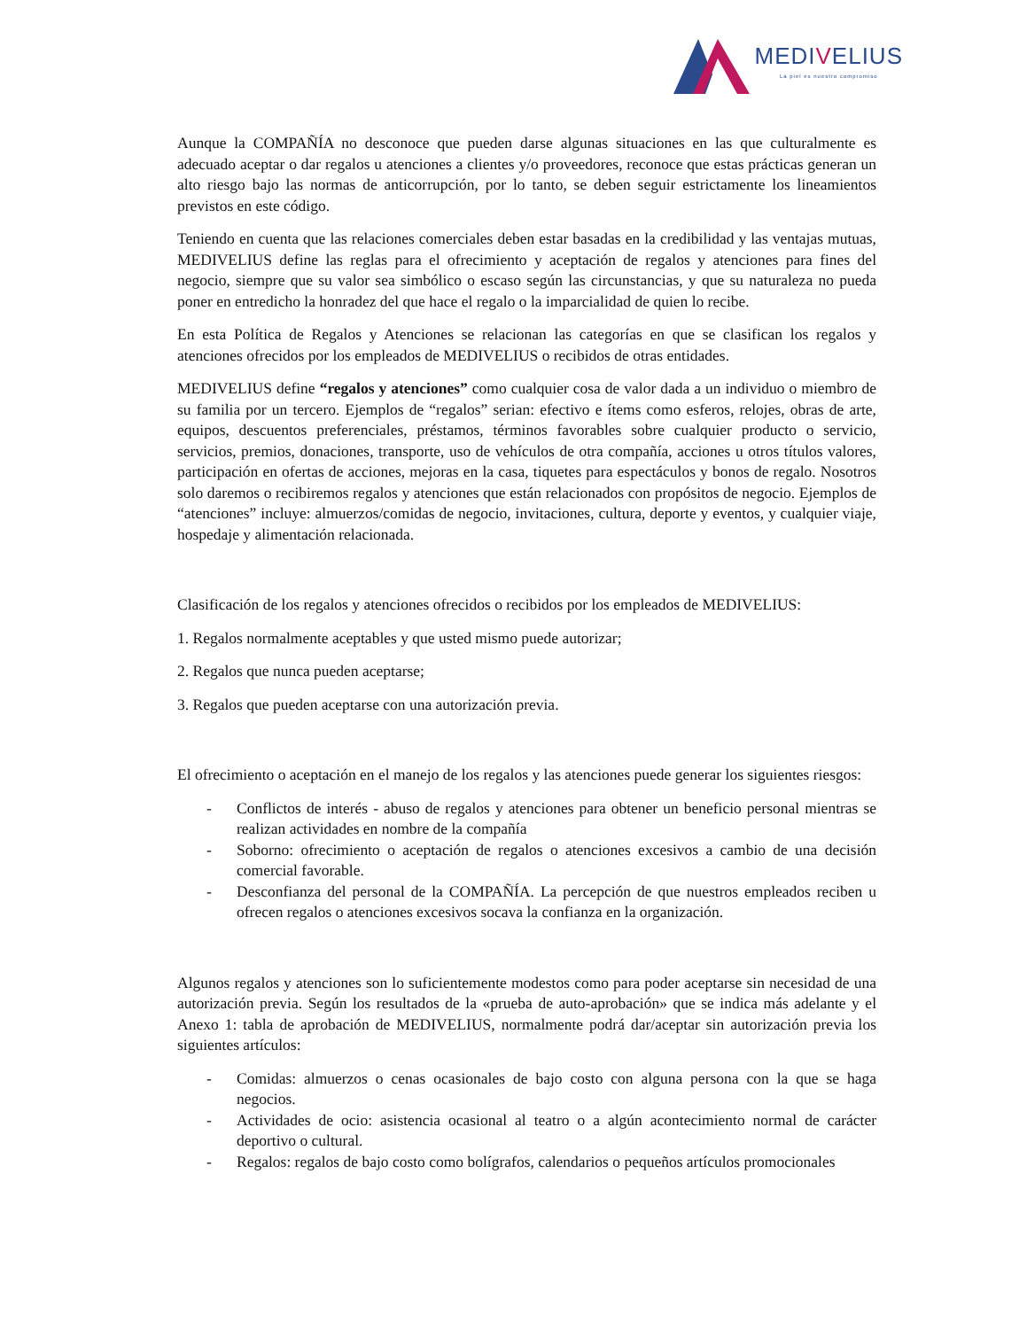MEDIVELIUS
La piel es nuestro compromiso
Aunque la COMPAÑÍA no desconoce que pueden darse algunas situaciones en las que culturalmente es adecuado aceptar o dar regalos u atenciones a clientes y/o proveedores, reconoce que estas prácticas generan un alto riesgo bajo las normas de anticorrupción, por lo tanto, se deben seguir estrictamente los lineamientos previstos en este código.
Teniendo en cuenta que las relaciones comerciales deben estar basadas en la credibilidad y las ventajas mutuas, MEDIVELIUS define las reglas para el ofrecimiento y aceptación de regalos y atenciones para fines del negocio, siempre que su valor sea simbólico o escaso según las circunstancias, y que su naturaleza no pueda poner en entredicho la honradez del que hace el regalo o la imparcialidad de quien lo recibe.
En esta Política de Regalos y Atenciones se relacionan las categorías en que se clasifican los regalos y atenciones ofrecidos por los empleados de MEDIVELIUS o recibidos de otras entidades.
MEDIVELIUS define “regalos y atenciones” como cualquier cosa de valor dada a un individuo o miembro de su familia por un tercero. Ejemplos de “regalos” serian: efectivo e ítems como esferos, relojes, obras de arte, equipos, descuentos preferenciales, préstamos, términos favorables sobre cualquier producto o servicio, servicios, premios, donaciones, transporte, uso de vehículos de otra compañía, acciones u otros títulos valores, participación en ofertas de acciones, mejoras en la casa, tiquetes para espectáculos y bonos de regalo. Nosotros solo daremos o recibiremos regalos y atenciones que están relacionados con propósitos de negocio. Ejemplos de “atenciones” incluye: almuerzos/comidas de negocio, invitaciones, cultura, deporte y eventos, y cualquier viaje, hospedaje y alimentación relacionada.
Clasificación de los regalos y atenciones ofrecidos o recibidos por los empleados de MEDIVELIUS:
1. Regalos normalmente aceptables y que usted mismo puede autorizar;
2. Regalos que nunca pueden aceptarse;
3. Regalos que pueden aceptarse con una autorización previa.
El ofrecimiento o aceptación en el manejo de los regalos y las atenciones puede generar los siguientes riesgos:
- Conflictos de interés - abuso de regalos y atenciones para obtener un beneficio personal mientras se realizan actividades en nombre de la compañía
- Soborno: ofrecimiento o aceptación de regalos o atenciones excesivos a cambio de una decisión comercial favorable.
- Desconfianza del personal de la COMPAÑÍA. La percepción de que nuestros empleados reciben u ofrecen regalos o atenciones excesivos socava la confianza en la organización.
Algunos regalos y atenciones son lo suficientemente modestos como para poder aceptarse sin necesidad de una autorización previa. Según los resultados de la «prueba de auto-aprobación» que se indica más adelante y el Anexo 1: tabla de aprobación de MEDIVELIUS, normalmente podrá dar/aceptar sin autorización previa los siguientes artículos:
- Comidas: almuerzos o cenas ocasionales de bajo costo con alguna persona con la que se haga negocios.
- Actividades de ocio: asistencia ocasional al teatro o a algún acontecimiento normal de carácter deportivo o cultural.
- Regalos: regalos de bajo costo como bolígrafos, calendarios o pequeños artículos promocionales